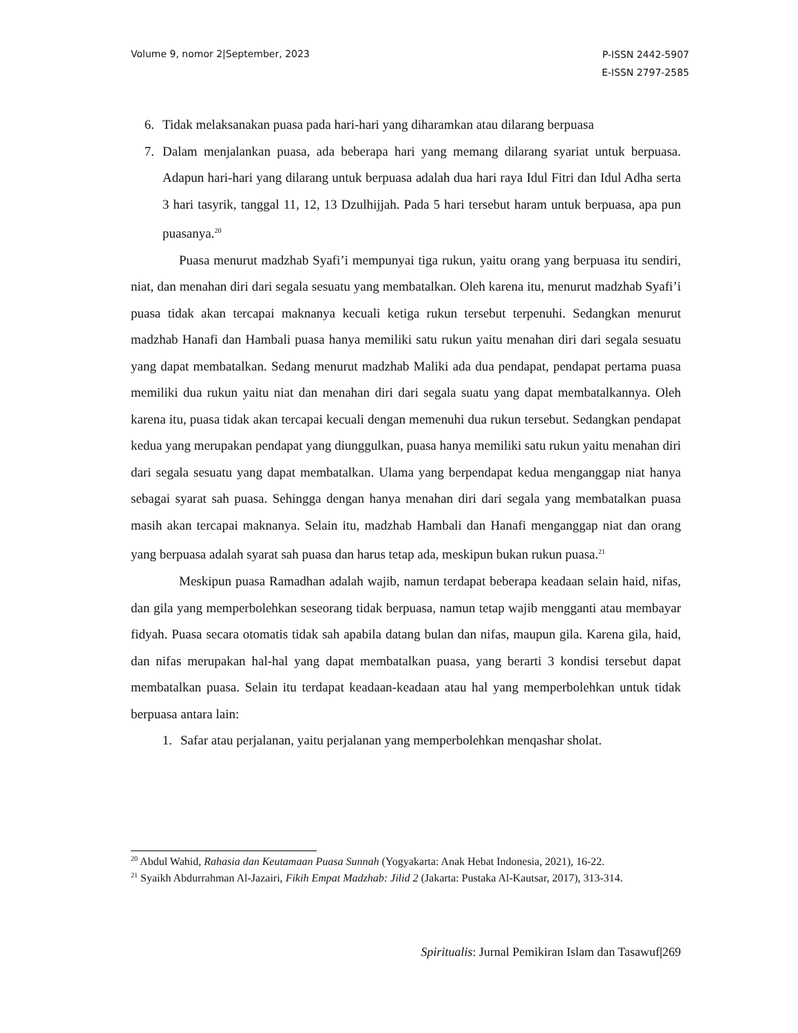Volume 9, nomor 2|September, 2023
P-ISSN 2442-5907
E-ISSN 2797-2585
6. Tidak melaksanakan puasa pada hari-hari yang diharamkan atau dilarang berpuasa
7. Dalam menjalankan puasa, ada beberapa hari yang memang dilarang syariat untuk berpuasa. Adapun hari-hari yang dilarang untuk berpuasa adalah dua hari raya Idul Fitri dan Idul Adha serta 3 hari tasyrik, tanggal 11, 12, 13 Dzulhijjah. Pada 5 hari tersebut haram untuk berpuasa, apa pun puasanya.<sup>20</sup>
Puasa menurut madzhab Syafi’i mempunyai tiga rukun, yaitu orang yang berpuasa itu sendiri, niat, dan menahan diri dari segala sesuatu yang membatalkan. Oleh karena itu, menurut madzhab Syafi’i puasa tidak akan tercapai maknanya kecuali ketiga rukun tersebut terpenuhi. Sedangkan menurut madzhab Hanafi dan Hambali puasa hanya memiliki satu rukun yaitu menahan diri dari segala sesuatu yang dapat membatalkan. Sedang menurut madzhab Maliki ada dua pendapat, pendapat pertama puasa memiliki dua rukun yaitu niat dan menahan diri dari segala suatu yang dapat membatalkannya. Oleh karena itu, puasa tidak akan tercapai kecuali dengan memenuhi dua rukun tersebut. Sedangkan pendapat kedua yang merupakan pendapat yang diunggulkan, puasa hanya memiliki satu rukun yaitu menahan diri dari segala sesuatu yang dapat membatalkan. Ulama yang berpendapat kedua menganggap niat hanya sebagai syarat sah puasa. Sehingga dengan hanya menahan diri dari segala yang membatalkan puasa masih akan tercapai maknanya. Selain itu, madzhab Hambali dan Hanafi menganggap niat dan orang yang berpuasa adalah syarat sah puasa dan harus tetap ada, meskipun bukan rukun puasa.<sup>21</sup>
Meskipun puasa Ramadhan adalah wajib, namun terdapat beberapa keadaan selain haid, nifas, dan gila yang memperbolehkan seseorang tidak berpuasa, namun tetap wajib mengganti atau membayar fidyah. Puasa secara otomatis tidak sah apabila datang bulan dan nifas, maupun gila. Karena gila, haid, dan nifas merupakan hal-hal yang dapat membatalkan puasa, yang berarti 3 kondisi tersebut dapat membatalkan puasa. Selain itu terdapat keadaan-keadaan atau hal yang memperbolehkan untuk tidak berpuasa antara lain:
1. Safar atau perjalanan, yaitu perjalanan yang memperbolehkan menqashar sholat.
<sup>20</sup> Abdul Wahid, Rahasia dan Keutamaan Puasa Sunnah (Yogyakarta: Anak Hebat Indonesia, 2021), 16-22.
<sup>21</sup> Syaikh Abdurrahman Al-Jazairi, Fikih Empat Madzhab: Jilid 2 (Jakarta: Pustaka Al-Kautsar, 2017), 313-314.
Spiritualis: Jurnal Pemikiran Islam dan Tasawuf|269